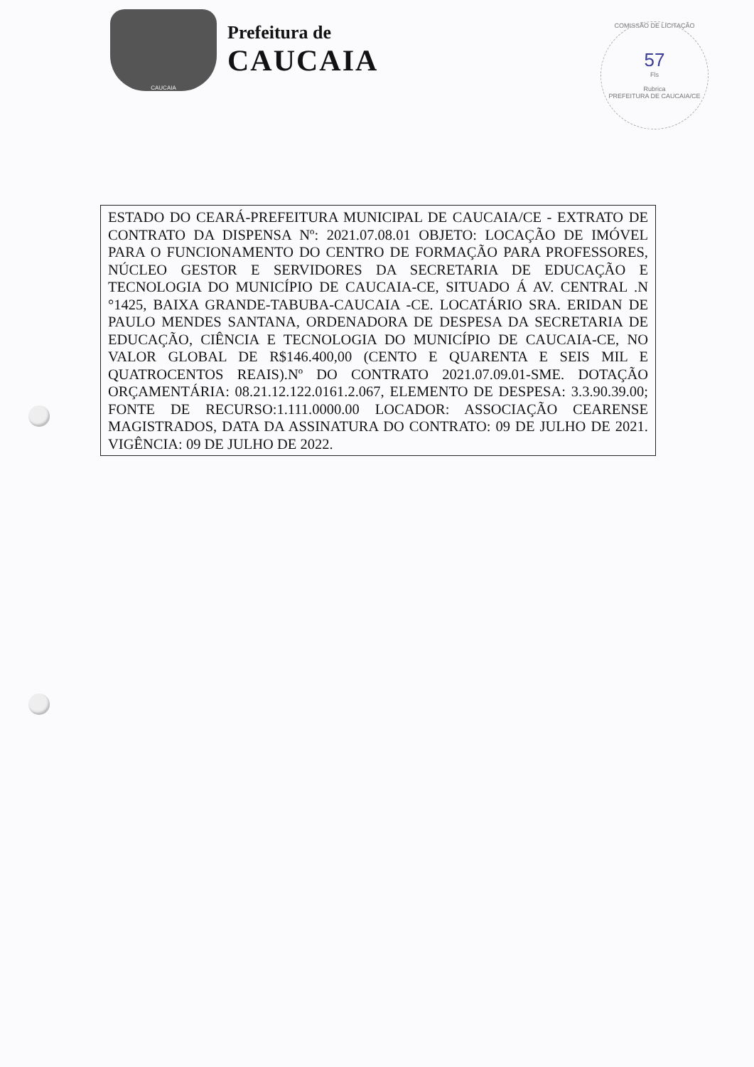CAUCAIA
Prefeitura de
CAUCAIA
COMISSÃO DE LICITAÇÃO
57
Fls
Rubrica
PREFEITURA DE CAUCAIA/CE
ESTADO DO CEARÁ-PREFEITURA MUNICIPAL DE CAUCAIA/CE - EXTRATO DE CONTRATO DA DISPENSA Nº: 2021.07.08.01 OBJETO: LOCAÇÃO DE IMÓVEL PARA O FUNCIONAMENTO DO CENTRO DE FORMAÇÃO PARA PROFESSORES, NÚCLEO GESTOR E SERVIDORES DA SECRETARIA DE EDUCAÇÃO E TECNOLOGIA DO MUNICÍPIO DE CAUCAIA-CE, SITUADO Á AV. CENTRAL .N °1425, BAIXA GRANDE-TABUBA-CAUCAIA -CE. LOCATÁRIO SRA. ERIDAN DE PAULO MENDES SANTANA, ORDENADORA DE DESPESA DA SECRETARIA DE EDUCAÇÃO, CIÊNCIA E TECNOLOGIA DO MUNICÍPIO DE CAUCAIA-CE, NO VALOR GLOBAL DE R$146.400,00 (CENTO E QUARENTA E SEIS MIL E QUATROCENTOS REAIS).Nº DO CONTRATO 2021.07.09.01-SME. DOTAÇÃO ORÇAMENTÁRIA: 08.21.12.122.0161.2.067, ELEMENTO DE DESPESA: 3.3.90.39.00; FONTE DE RECURSO:1.111.0000.00 LOCADOR: ASSOCIAÇÃO CEARENSE MAGISTRADOS, DATA DA ASSINATURA DO CONTRATO: 09 DE JULHO DE 2021. VIGÊNCIA: 09 DE JULHO DE 2022.